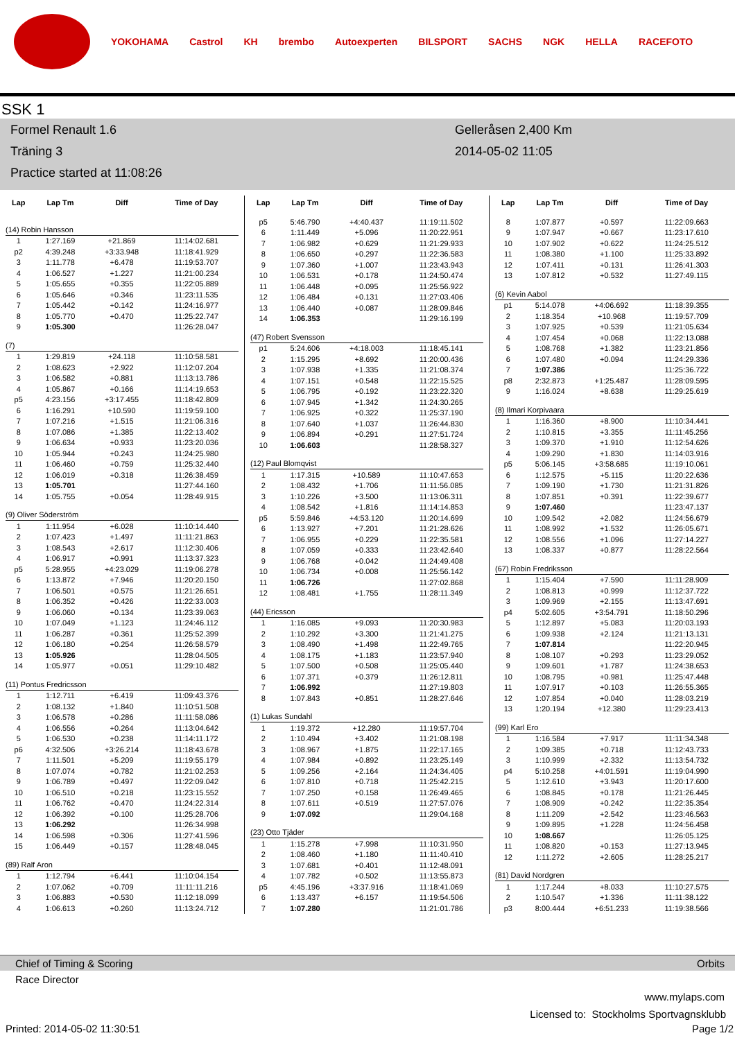YOKOHAMA Castrol KH brembo Autoexperten BILSPORT SACHS NGK HELLA RACEFOTO
SSK 1
Formel Renault 1.6
Träning 3
Practice started at 11:08:26
Gelleråsen 2,400 Km
2014-05-02 11:05
| Lap | Lap Tm | Diff | Time of Day |
| --- | --- | --- | --- |
| (14) Robin Hansson | | | |
| 1 | 1:27.169 | +21.869 | 11:14:02.681 |
| p2 | 4:39.248 | +3:33.948 | 11:18:41.929 |
| 3 | 1:11.778 | +6.478 | 11:19:53.707 |
| 4 | 1:06.527 | +1.227 | 11:21:00.234 |
| 5 | 1:05.655 | +0.355 | 11:22:05.889 |
| 6 | 1:05.646 | +0.346 | 11:23:11.535 |
| 7 | 1:05.442 | +0.142 | 11:24:16.977 |
| 8 | 1:05.770 | +0.470 | 11:25:22.747 |
| 9 | 1:05.300 | | 11:26:28.047 |
| (7) | | | |
| 1 | 1:29.819 | +24.118 | 11:10:58.581 |
| 2 | 1:08.623 | +2.922 | 11:12:07.204 |
| 3 | 1:06.582 | +0.881 | 11:13:13.786 |
| 4 | 1:05.867 | +0.166 | 11:14:19.653 |
| p5 | 4:23.156 | +3:17.455 | 11:18:42.809 |
| 6 | 1:16.291 | +10.590 | 11:19:59.100 |
| 7 | 1:07.216 | +1.515 | 11:21:06.316 |
| 8 | 1:07.086 | +1.385 | 11:22:13.402 |
| 9 | 1:06.634 | +0.933 | 11:23:20.036 |
| 10 | 1:05.944 | +0.243 | 11:24:25.980 |
| 11 | 1:06.460 | +0.759 | 11:25:32.440 |
| 12 | 1:06.019 | +0.318 | 11:26:38.459 |
| 13 | 1:05.701 | | 11:27:44.160 |
| 14 | 1:05.755 | +0.054 | 11:28:49.915 |
| (9) Oliver Söderström | | | |
| 1 | 1:11.954 | +6.028 | 11:10:14.440 |
| 2 | 1:07.423 | +1.497 | 11:11:21.863 |
| 3 | 1:08.543 | +2.617 | 11:12:30.406 |
| 4 | 1:06.917 | +0.991 | 11:13:37.323 |
| p5 | 5:28.955 | +4:23.029 | 11:19:06.278 |
| 6 | 1:13.872 | +7.946 | 11:20:20.150 |
| 7 | 1:06.501 | +0.575 | 11:21:26.651 |
| 8 | 1:06.352 | +0.426 | 11:22:33.003 |
| 9 | 1:06.060 | +0.134 | 11:23:39.063 |
| 10 | 1:07.049 | +1.123 | 11:24:46.112 |
| 11 | 1:06.287 | +0.361 | 11:25:52.399 |
| 12 | 1:06.180 | +0.254 | 11:26:58.579 |
| 13 | 1:05.926 | | 11:28:04.505 |
| 14 | 1:05.977 | +0.051 | 11:29:10.482 |
| (11) Pontus Fredricsson | | | |
| 1 | 1:12.711 | +6.419 | 11:09:43.376 |
| 2 | 1:08.132 | +1.840 | 11:10:51.508 |
| 3 | 1:06.578 | +0.286 | 11:11:58.086 |
| 4 | 1:06.556 | +0.264 | 11:13:04.642 |
| 5 | 1:06.530 | +0.238 | 11:14:11.172 |
| p6 | 4:32.506 | +3:26.214 | 11:18:43.678 |
| 7 | 1:11.501 | +5.209 | 11:19:55.179 |
| 8 | 1:07.074 | +0.782 | 11:21:02.253 |
| 9 | 1:06.789 | +0.497 | 11:22:09.042 |
| 10 | 1:06.510 | +0.218 | 11:23:15.552 |
| 11 | 1:06.762 | +0.470 | 11:24:22.314 |
| 12 | 1:06.392 | +0.100 | 11:25:28.706 |
| 13 | 1:06.292 | | 11:26:34.998 |
| 14 | 1:06.598 | +0.306 | 11:27:41.596 |
| 15 | 1:06.449 | +0.157 | 11:28:48.045 |
| (89) Ralf Aron | | | |
| 1 | 1:12.794 | +6.441 | 11:10:04.154 |
| 2 | 1:07.062 | +0.709 | 11:11:11.216 |
| 3 | 1:06.883 | +0.530 | 11:12:18.099 |
| 4 | 1:06.613 | +0.260 | 11:13:24.712 |
| Lap | Lap Tm | Diff | Time of Day |
| --- | --- | --- | --- |
| p5 | 5:46.790 | +4:40.437 | 11:19:11.502 |
| 6 | 1:11.449 | +5.096 | 11:20:22.951 |
| 7 | 1:06.982 | +0.629 | 11:21:29.933 |
| 8 | 1:06.650 | +0.297 | 11:22:36.583 |
| 9 | 1:07.360 | +1.007 | 11:23:43.943 |
| 10 | 1:06.531 | +0.178 | 11:24:50.474 |
| 11 | 1:06.448 | +0.095 | 11:25:56.922 |
| 12 | 1:06.484 | +0.131 | 11:27:03.406 |
| 13 | 1:06.440 | +0.087 | 11:28:09.846 |
| 14 | 1:06.353 | | 11:29:16.199 |
| (47) Robert Svensson | | | |
| p1 | 5:24.606 | +4:18.003 | 11:18:45.141 |
| 2 | 1:15.295 | +8.692 | 11:20:00.436 |
| 3 | 1:07.938 | +1.335 | 11:21:08.374 |
| 4 | 1:07.151 | +0.548 | 11:22:15.525 |
| 5 | 1:06.795 | +0.192 | 11:23:22.320 |
| 6 | 1:07.945 | +1.342 | 11:24:30.265 |
| 7 | 1:06.925 | +0.322 | 11:25:37.190 |
| 8 | 1:07.640 | +1.037 | 11:26:44.830 |
| 9 | 1:06.894 | +0.291 | 11:27:51.724 |
| 10 | 1:06.603 | | 11:28:58.327 |
| (12) Paul Blomqvist | | | |
| 1 | 1:17.315 | +10.589 | 11:10:47.653 |
| 2 | 1:08.432 | +1.706 | 11:11:56.085 |
| 3 | 1:10.226 | +3.500 | 11:13:06.311 |
| 4 | 1:08.542 | +1.816 | 11:14:14.853 |
| p5 | 5:59.846 | +4:53.120 | 11:20:14.699 |
| 6 | 1:13.927 | +7.201 | 11:21:28.626 |
| 7 | 1:06.955 | +0.229 | 11:22:35.581 |
| 8 | 1:07.059 | +0.333 | 11:23:42.640 |
| 9 | 1:06.768 | +0.042 | 11:24:49.408 |
| 10 | 1:06.734 | +0.008 | 11:25:56.142 |
| 11 | 1:06.726 | | 11:27:02.868 |
| 12 | 1:08.481 | +1.755 | 11:28:11.349 |
| (44) Ericsson | | | |
| 1 | 1:16.085 | +9.093 | 11:20:30.983 |
| 2 | 1:10.292 | +3.300 | 11:21:41.275 |
| 3 | 1:08.490 | +1.498 | 11:22:49.765 |
| 4 | 1:08.175 | +1.183 | 11:23:57.940 |
| 5 | 1:07.500 | +0.508 | 11:25:05.440 |
| 6 | 1:07.371 | +0.379 | 11:26:12.811 |
| 7 | 1:06.992 | | 11:27:19.803 |
| 8 | 1:07.843 | +0.851 | 11:28:27.646 |
| (1) Lukas Sundahl | | | |
| 1 | 1:19.372 | +12.280 | 11:19:57.704 |
| 2 | 1:10.494 | +3.402 | 11:21:08.198 |
| 3 | 1:08.967 | +1.875 | 11:22:17.165 |
| 4 | 1:07.984 | +0.892 | 11:23:25.149 |
| 5 | 1:09.256 | +2.164 | 11:24:34.405 |
| 6 | 1:07.810 | +0.718 | 11:25:42.215 |
| 7 | 1:07.250 | +0.158 | 11:26:49.465 |
| 8 | 1:07.611 | +0.519 | 11:27:57.076 |
| 9 | 1:07.092 | | 11:29:04.168 |
| (23) Otto Tjäder | | | |
| 1 | 1:15.278 | +7.998 | 11:10:31.950 |
| 2 | 1:08.460 | +1.180 | 11:11:40.410 |
| 3 | 1:07.681 | +0.401 | 11:12:48.091 |
| 4 | 1:07.782 | +0.502 | 11:13:55.873 |
| p5 | 4:45.196 | +3:37.916 | 11:18:41.069 |
| 6 | 1:13.437 | +6.157 | 11:19:54.506 |
| 7 | 1:07.280 | | 11:21:01.786 |
| Lap | Lap Tm | Diff | Time of Day |
| --- | --- | --- | --- |
| 8 | 1:07.877 | +0.597 | 11:22:09.663 |
| 9 | 1:07.947 | +0.667 | 11:23:17.610 |
| 10 | 1:07.902 | +0.622 | 11:24:25.512 |
| 11 | 1:08.380 | +1.100 | 11:25:33.892 |
| 12 | 1:07.411 | +0.131 | 11:26:41.303 |
| 13 | 1:07.812 | +0.532 | 11:27:49.115 |
| (6) Kevin Aabol | | | |
| p1 | 5:14.078 | +4:06.692 | 11:18:39.355 |
| 2 | 1:18.354 | +10.968 | 11:19:57.709 |
| 3 | 1:07.925 | +0.539 | 11:21:05.634 |
| 4 | 1:07.454 | +0.068 | 11:22:13.088 |
| 5 | 1:08.768 | +1.382 | 11:23:21.856 |
| 6 | 1:07.480 | +0.094 | 11:24:29.336 |
| 7 | 1:07.386 | | 11:25:36.722 |
| p8 | 2:32.873 | +1:25.487 | 11:28:09.595 |
| 9 | 1:16.024 | +8.638 | 11:29:25.619 |
| (8) Ilmari Korpivaara | | | |
| 1 | 1:16.360 | +8.900 | 11:10:34.441 |
| 2 | 1:10.815 | +3.355 | 11:11:45.256 |
| 3 | 1:09.370 | +1.910 | 11:12:54.626 |
| 4 | 1:09.290 | +1.830 | 11:14:03.916 |
| p5 | 5:06.145 | +3:58.685 | 11:19:10.061 |
| 6 | 1:12.575 | +5.115 | 11:20:22.636 |
| 7 | 1:09.190 | +1.730 | 11:21:31.826 |
| 8 | 1:07.851 | +0.391 | 11:22:39.677 |
| 9 | 1:07.460 | | 11:23:47.137 |
| 10 | 1:09.542 | +2.082 | 11:24:56.679 |
| 11 | 1:08.992 | +1.532 | 11:26:05.671 |
| 12 | 1:08.556 | +1.096 | 11:27:14.227 |
| 13 | 1:08.337 | +0.877 | 11:28:22.564 |
| (67) Robin Fredriksson | | | |
| 1 | 1:15.404 | +7.590 | 11:11:28.909 |
| 2 | 1:08.813 | +0.999 | 11:12:37.722 |
| 3 | 1:09.969 | +2.155 | 11:13:47.691 |
| p4 | 5:02.605 | +3:54.791 | 11:18:50.296 |
| 5 | 1:12.897 | +5.083 | 11:20:03.193 |
| 6 | 1:09.938 | +2.124 | 11:21:13.131 |
| 7 | 1:07.814 | | 11:22:20.945 |
| 8 | 1:08.107 | +0.293 | 11:23:29.052 |
| 9 | 1:09.601 | +1.787 | 11:24:38.653 |
| 10 | 1:08.795 | +0.981 | 11:25:47.448 |
| 11 | 1:07.917 | +0.103 | 11:26:55.365 |
| 12 | 1:07.854 | +0.040 | 11:28:03.219 |
| 13 | 1:20.194 | +12.380 | 11:29:23.413 |
| (99) Karl Ero | | | |
| 1 | 1:16.584 | +7.917 | 11:11:34.348 |
| 2 | 1:09.385 | +0.718 | 11:12:43.733 |
| 3 | 1:10.999 | +2.332 | 11:13:54.732 |
| p4 | 5:10.258 | +4:01.591 | 11:19:04.990 |
| 5 | 1:12.610 | +3.943 | 11:20:17.600 |
| 6 | 1:08.845 | +0.178 | 11:21:26.445 |
| 7 | 1:08.909 | +0.242 | 11:22:35.354 |
| 8 | 1:11.209 | +2.542 | 11:23:46.563 |
| 9 | 1:09.895 | +1.228 | 11:24:56.458 |
| 10 | 1:08.667 | | 11:26:05.125 |
| 11 | 1:08.820 | +0.153 | 11:27:13.945 |
| 12 | 1:11.272 | +2.605 | 11:28:25.217 |
| (81) David Nordgren | | | |
| 1 | 1:17.244 | +8.033 | 11:10:27.575 |
| 2 | 1:10.547 | +1.336 | 11:11:38.122 |
| p3 | 8:00.444 | +6:51.233 | 11:19:38.566 |
Chief of Timing & Scoring Orbits
Race Director
www.mylaps.com
Licensed to: Stockholms Sportvagnsklubb
Printed: 2014-05-02 11:30:51 Page 1/2